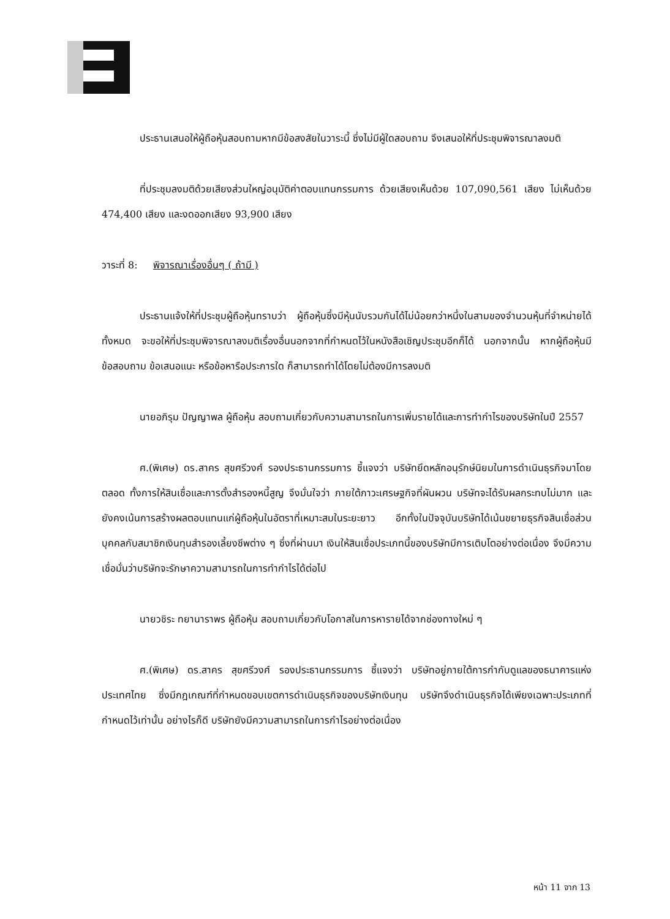ประธานเสนอให้ผู้ถือหุ้นสอบถามหากมีข้อสงสัยในวาระนี้ ซึ่งไม่มีผู้ใดสอบถาม จึงเสนอให้ที่ประชุมพิจารณาลงมติ
ที่ประชุมลงมติด้วยเสียงส่วนใหญ่อนุมัติค่าตอบแทนกรรมการ ด้วยเสียงเห็นด้วย 107,090,561 เสียง ไม่เห็นด้วย 474,400 เสียง และงดออกเสียง 93,900 เสียง
วาระที่ 8: พิจารณาเรื่องอื่นๆ ( ถ้ามี )
ประธานแจ้งให้ที่ประชุมผู้ถือหุ้นทราบว่า ผู้ถือหุ้นซึ่งมีหุ้นนับรวมกันได้ไม่น้อยกว่าหนึ่งในสามของจำนวนหุ้นที่จำหน่ายได้ทั้งหมด จะขอให้ที่ประชุมพิจารณาลงมติเรื่องอื่นนอกจากที่กำหนดไว้ในหนังสือเชิญประชุมอีกก็ได้ นอกจากนั้น หากผู้ถือหุ้นมีข้อสอบถาม ข้อเสนอแนะ หรือข้อหารือประการใด ก็สามารถทำได้โดยไม่ต้องมีการลงมติ
นายอภิรุม ปัญญาพล ผู้ถือหุ้น สอบถามเกี่ยวกับความสามารถในการเพิ่มรายได้และการทำกำไรของบริษัทในปี 2557
ศ.(พิเศษ) ดร.สาคร สุขศรีวงศ์ รองประธานกรรมการ ชี้แจงว่า บริษัทยึดหลักอนุรักษ์นิยมในการดำเนินธุรกิจมาโดยตลอด ทั้งการให้สินเชื่อและการตั้งสำรองหนี้สูญ จึงมั่นใจว่า ภายใต้ภาวะเศรษฐกิจที่ผันผวน บริษัทจะได้รับผลกระทบไม่มาก และยังคงเน้นการสร้างผลตอบแทนแก่ผู้ถือหุ้นในอัตราที่เหมาะสมในระยะยาว อีกทั้งในปัจจุบันบริษัทได้เน้นขยายธุรกิจสินเชื่อส่วนบุคคลกับสมาชิกเงินทุนสำรองเลี้ยงชีพต่าง ๆ ซึ่งที่ผ่านมา เงินให้สินเชื่อประเภทนี้ของบริษัทมีการเติบโตอย่างต่อเนื่อง จึงมีความเชื่อมั่นว่าบริษัทจะรักษาความสามารถในการทำกำไรได้ต่อไป
นายวชิระ ทยานาราพร ผู้ถือหุ้น สอบถามเกี่ยวกับโอกาสในการหารายได้จากช่องทางใหม่ ๆ
ศ.(พิเศษ) ดร.สาคร สุขศรีวงศ์ รองประธานกรรมการ ชี้แจงว่า บริษัทอยู่ภายใต้การกำกับดูแลของธนาคารแห่งประเทศไทย ซึ่งมีกฎเกณฑ์ที่กำหนดขอบเขตการดำเนินธุรกิจของบริษัทเงินทุน บริษัทจึงดำเนินธุรกิจได้เพียงเฉพาะประเภทที่กำหนดไว้เท่านั้น อย่างไรก็ดี บริษัทยังมีความสามารถในการกำไรอย่างต่อเนื่อง
หน้า 11 จาก 13